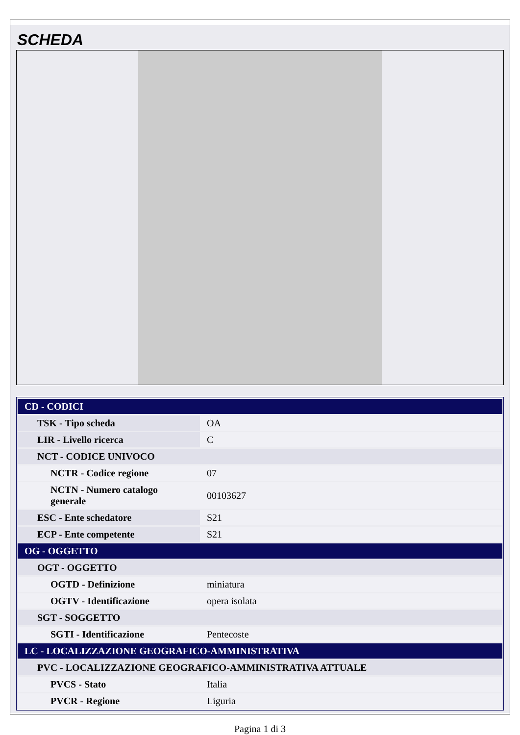SCHEDA
| CD - CODICI | |
| --- | --- |
| TSK - Tipo scheda | OA |
| LIR - Livello ricerca | C |
| NCT - CODICE UNIVOCO | |
| NCTR - Codice regione | 07 |
| NCTN - Numero catalogo generale | 00103627 |
| ESC - Ente schedatore | S21 |
| ECP - Ente competente | S21 |
| OG - OGGETTO | |
| OGT - OGGETTO | |
| OGTD - Definizione | miniatura |
| OGTV - Identificazione | opera isolata |
| SGT - SOGGETTO | |
| SGTI - Identificazione | Pentecoste |
| LC - LOCALIZZAZIONE GEOGRAFICO-AMMINISTRATIVA | |
| PVC - LOCALIZZAZIONE GEOGRAFICO-AMMINISTRATIVA ATTUALE | |
| PVCS - Stato | Italia |
| PVCR - Regione | Liguria |
Pagina 1 di 3